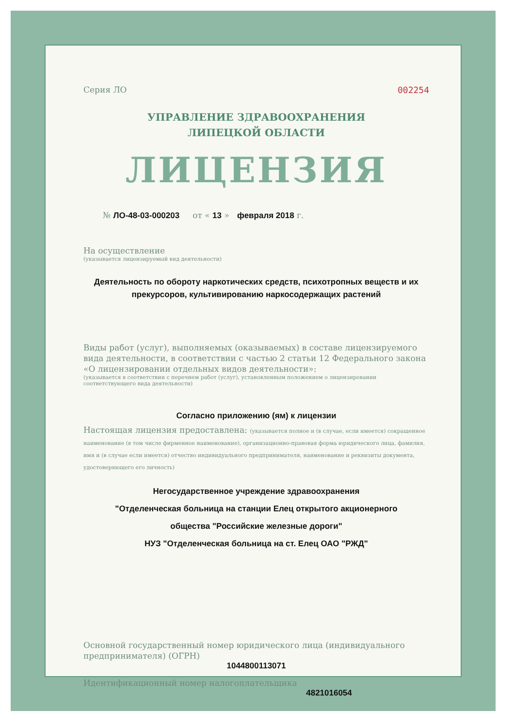Серия ЛО 002254
УПРАВЛЕНИЕ ЗДРАВООХРАНЕНИЯ
ЛИПЕЦКОЙ ОБЛАСТИ
ЛИЦЕНЗИЯ
№ ЛО-48-03-000203 от « 13 » февраля 2018 г.
На осуществление
(указывается лицензируемый вид деятельности)
Деятельность по обороту наркотических средств, психотропных веществ и их прекурсоров, культивированию наркосодержащих растений
Виды работ (услуг), выполняемых (оказываемых) в составе лицензируемого вида деятельности, в соответствии с частью 2 статьи 12 Федерального закона «О лицензировании отдельных видов деятельности»:
(указывается в соответствии с перечнем работ (услуг), установленным положением о лицензировании соответствующего вида деятельности)
Согласно приложению (ям) к лицензии
Настоящая лицензия предоставлена: (указывается полное и (в случае, если имеется) сокращенное наименование (в том числе фирменное наименование), организационно-правовая форма юридического лица, фамилия, имя и (в случае если имеется) отчество индивидуального предпринимателя, наименование и реквизиты документа, удостоверяющего его личность)
Негосударственное учреждение здравоохранения
"Отделенческая больница на станции Елец открытого акционерного
общества "Российские железные дороги"
НУЗ "Отделенческая больница на ст. Елец ОАО "РЖД"
Основной государственный номер юридического лица (индивидуального предпринимателя) (ОГРН)
1044800113071
Идентификационный номер налогоплательщика
4821016054